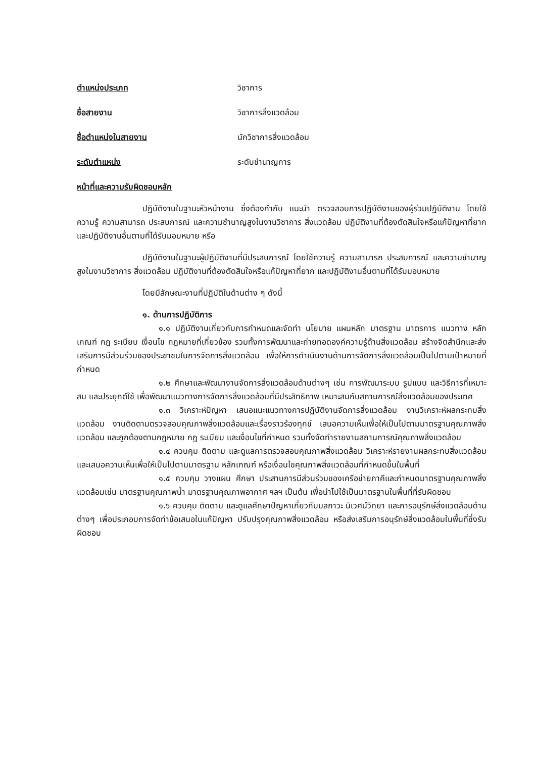ตำแหน่งประเภท วิชาการ
ชื่อสายงาน วิชาการสิ่งแวดล้อม
ชื่อตำแหน่งในสายงาน นักวิชาการสิ่งแวดล้อม
ระดับตำแหน่ง ระดับชำนาญการ
หน้าที่และความรับผิดชอบหลัก
ปฏิบัติงานในฐานะหัวหน้างาน ซึ่งต้องกำกับ แนะนำ ตรวจสอบการปฏิบัติงานของผู้ร่วมปฏิบัติงาน โดยใช้ความรู้ ความสามารถ ประสบการณ์ และความชำนาญสูงในงานวิชาการ สิ่งแวดล้อม ปฏิบัติงานที่ต้องตัดสินใจหรือแก้ปัญหาที่ยาก และปฏิบัติงานอื่นตามที่ได้รับมอบหมาย หรือ
ปฏิบัติงานในฐานะผู้ปฏิบัติงานที่มีประสบการณ์ โดยใช้ความรู้ ความสามารถ ประสบการณ์ และความชำนาญสูงในงานวิชาการ สิ่งแวดล้อม ปฏิบัติงานที่ต้องตัดสินใจหรือแก้ปัญหาที่ยาก และปฏิบัติงานอื่นตามที่ได้รับมอบหมาย
โดยมีลักษณะงานที่ปฏิบัติในด้านต่าง ๆ ดังนี้
๑. ด้านการปฏิบัติการ
๑.๑ ปฏิบัติงานเกี่ยวกับการกำหนดและจัดทำ นโยบาย แผนหลัก มาตรฐาน มาตรการ แนวทาง หลักเกณฑ์ กฎ ระเบียบ เงื่อนไข กฎหมายที่เกี่ยวข้อง รวมทั้งการพัฒนาและถ่ายทอดองค์ความรู้ด้านสิ่งแวดล้อม สร้างจิตสำนึกและส่งเสริมการมีส่วนร่วมของประชาชนในการจัดการสิ่งแวดล้อม เพื่อให้การดำเนินงานด้านการจัดการสิ่งแวดล้อมเป็นไปตามเป้าหมายที่กำหนด
๑.๒ ศึกษาและพัฒนางานจัดการสิ่งแวดล้อมด้านต่างๆ เช่น การพัฒนาระบบ รูปแบบ และวิธีการที่เหมาะสม และประยุกต์ใช้ เพื่อพัฒนาแนวทางการจัดการสิ่งแวดล้อมที่มีประสิทธิภาพ เหมาะสมกับสถานการณ์สิ่งแวดล้อมของประเทศ
๑.๓ วิเคราะห์ปัญหา เสนอแนะแนวทางการปฏิบัติงานจัดการสิ่งแวดล้อม งานวิเคราะห์ผลกระทบสิ่งแวดล้อม งานติดตามตรวจสอบคุณภาพสิ่งแวดล้อมและเรื่องราวร้องทุกข์ เสนอความเห็นเพื่อให้เป็นไปตามมาตรฐานคุณภาพสิ่งแวดล้อม และถูกต้องตามกฎหมาย กฎ ระเบียบ และเงื่อนไขที่กำหนด รวมทั้งจัดทำรายงานสถานการณ์คุณภาพสิ่งแวดล้อม
๑.๔ ควบคุม ติดตาม และดูแลการตรวจสอบคุณภาพสิ่งแวดล้อม วิเคราะห์รายงานผลกระทบสิ่งแวดล้อม และเสนอความเห็นเพื่อให้เป็นไปตามมาตรฐาน หลักเกณฑ์ หรือเงื่อนไขคุณภาพสิ่งแวดล้อมที่กำหนดขึ้นในพื้นที่
๑.๕ ควบคุม วางแผน ศึกษา ประสานการมีส่วนร่วมของเครือข่ายภาคีและกำหนดมาตรฐานคุณภาพสิ่งแวดล้อมเช่น มาตรฐานคุณภาพน้ำ มาตรฐานคุณภาพอากาศ ฯลฯ เป็นต้น เพื่อนำไปใช้เป็นมาตรฐานในพื้นที่ที่รับผิดชอบ
๑.๖ ควบคุม ติดตาม และดูแลศึกษาปัญหาเกี่ยวกับมลภาวะ นิเวศน์วิทยา และการอนุรักษ์สิ่งแวดล้อมด้านต่างๆ เพื่อประกอบการจัดทำข้อเสนอในแก้ปัญหา ปรับปรุงคุณภาพสิ่งแวดล้อม หรือส่งเสริมการอนุรักษ์สิ่งแวดล้อมในพื้นที่ซึ่งรับผิดชอบ